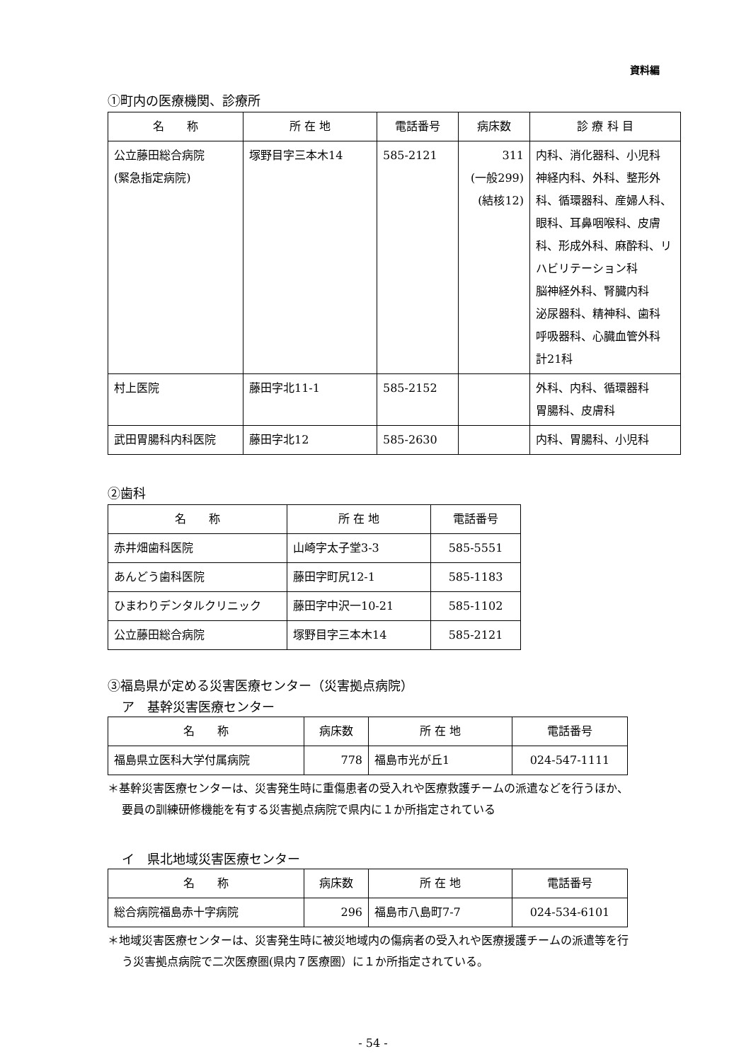資料編
①町内の医療機関、診療所
| 名 称 | 所 在 地 | 電話番号 | 病床数 | 診 療 科 目 |
| --- | --- | --- | --- | --- |
| 公立藤田総合病院 (緊急指定病院) | 塚野目字三本木14 | 585-2121 | 311 (一般299) (結核12) | 内科、消化器科、小児科 神経内科、外科、整形外科、循環器科、産婦人科、眼科、耳鼻咽喉科、皮膚科、形成外科、麻酔科、リハビリテーション科 脳神経外科、腎臓内科 泌尿器科、精神科、歯科 呼吸器科、心臓血管外科 計21科 |
| 村上医院 | 藤田字北11-1 | 585-2152 | | 外科、内科、循環器科 胃腸科、皮膚科 |
| 武田胃腸科内科医院 | 藤田字北12 | 585-2630 | | 内科、胃腸科、小児科 |
②歯科
| 名 称 | 所 在 地 | 電話番号 |
| --- | --- | --- |
| 赤井畑歯科医院 | 山崎字太子堂3-3 | 585-5551 |
| あんどう歯科医院 | 藤田字町尻12-1 | 585-1183 |
| ひまわりデンタルクリニック | 藤田字中沢一10-21 | 585-1102 |
| 公立藤田総合病院 | 塚野目字三本木14 | 585-2121 |
③福島県が定める災害医療センター（災害拠点病院）
ア　基幹災害医療センター
| 名 称 | 病床数 | 所 在 地 | 電話番号 |
| --- | --- | --- | --- |
| 福島県立医科大学付属病院 | 778 | 福島市光が丘1 | 024-547-1111 |
＊基幹災害医療センターは、災害発生時に重傷患者の受入れや医療救護チームの派遣などを行うほか、要員の訓練研修機能を有する災害拠点病院で県内に１か所指定されている
イ　県北地域災害医療センター
| 名 称 | 病床数 | 所 在 地 | 電話番号 |
| --- | --- | --- | --- |
| 総合病院福島赤十字病院 | 296 | 福島市八島町7-7 | 024-534-6101 |
＊地域災害医療センターは、災害発生時に被災地域内の傷病者の受入れや医療援護チームの派遣等を行う災害拠点病院で二次医療圏(県内７医療圏）に１か所指定されている。
- 54 -